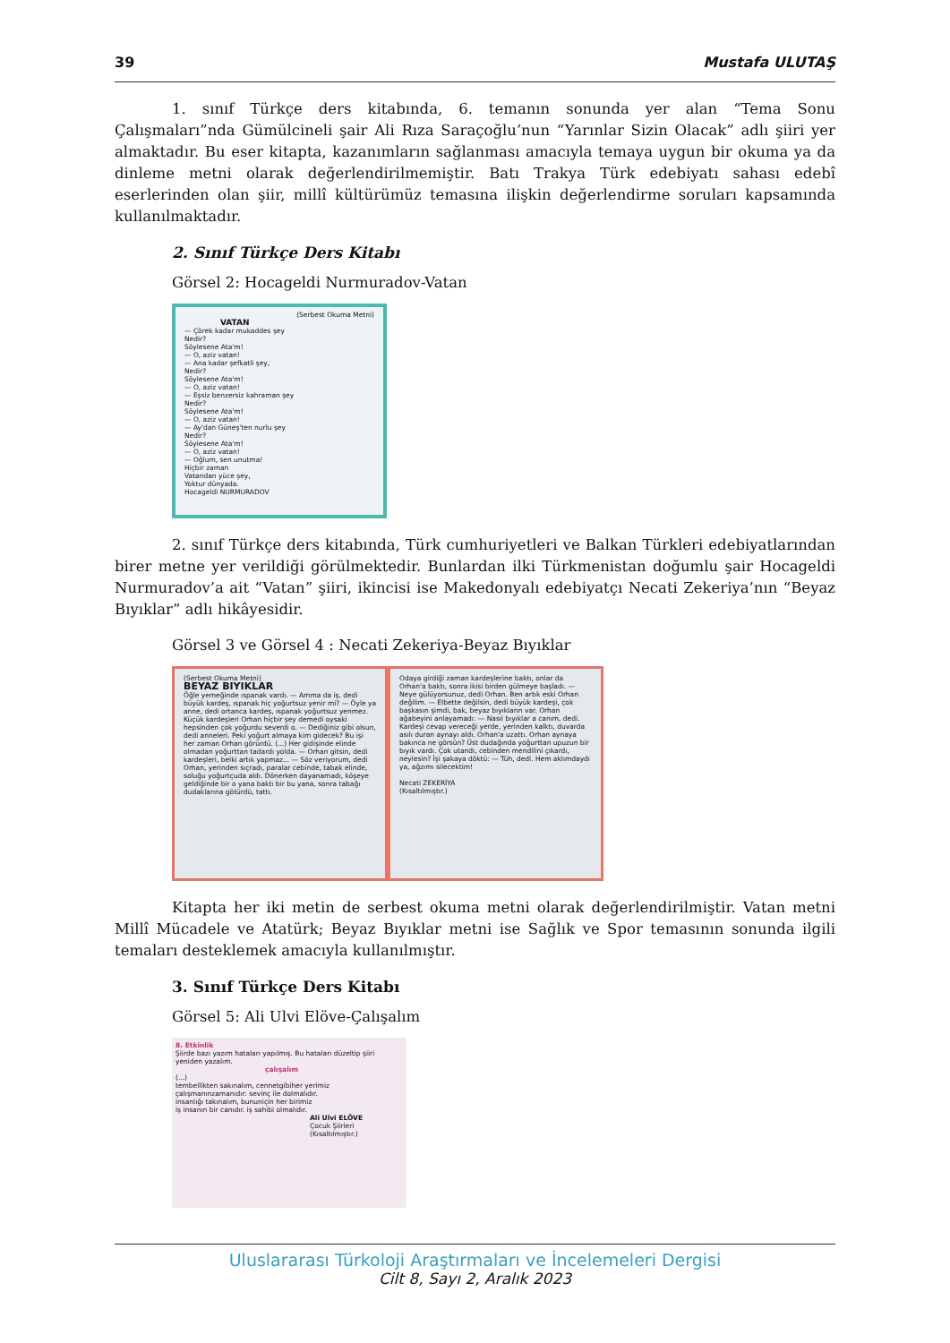39 Mustafa ULUTAŞ
1. sınıf Türkçe ders kitabında, 6. temanın sonunda yer alan “Tema Sonu Çalışmaları”nda Gümülcineli şair Ali Rıza Saraçoğlu’nun “Yarınlar Sizin Olacak” adlı şiiri yer almaktadır. Bu eser kitapta, kazanımların sağlanması amacıyla temaya uygun bir okuma ya da dinleme metni olarak değerlendirilmemiştir. Batı Trakya Türk edebiyatı sahası edebî eserlerinden olan şiir, millî kültürümüz temasına ilişkin değerlendirme soruları kapsamında kullanılmaktadır.
2. Sınıf Türkçe Ders Kitabı
Görsel 2: Hocageldi Nurmuradov-Vatan
(Serbest Okuma Metni)
VATAN
— Çörek kadar mukaddes şey
Nedir?
Söylesene Ata'm!
— O, aziz vatan!
— Ana kadar şefkatli şey,
Nedir?
Söylesene Ata'm!
— O, aziz vatan!
— Eşsiz benzersiz kahraman şey
Nedir?
Söylesene Ata'm!
— O, aziz vatan!
— Ay'dan Güneş'ten nurlu şey
Nedir?
Söylesene Ata'm!
— O, aziz vatan!
— Oğlum, sen unutma!
Hiçbir zaman
Vatandan yüce şey,
Yoktur dünyada.
Hocageldi NURMURADOV
2. sınıf Türkçe ders kitabında, Türk cumhuriyetleri ve Balkan Türkleri edebiyatlarından birer metne yer verildiği görülmektedir. Bunlardan ilki Türkmenistan doğumlu şair Hocageldi Nurmuradov’a ait “Vatan” şiiri, ikincisi ise Makedonyalı edebiyatçı Necati Zekeriya’nın “Beyaz Bıyıklar” adlı hikâyesidir.
Görsel 3 ve Görsel 4 : Necati Zekeriya-Beyaz Bıyıklar
(Serbest Okuma Metni)
BEYAZ BIYIKLAR
Öğle yemeğinde ıspanak vardı. — Amma da iş, dedi büyük kardeş, ıspanak hiç yoğurtsuz yenir mi? — Öyle ya anne, dedi ortanca kardeş, ıspanak yoğurtsuz yenmez. Küçük kardeşleri Orhan hiçbir şey demedi oysaki hepsinden çok yoğurdu severdi o. — Dediğiniz gibi olsun, dedi anneleri. Peki yoğurt almaya kim gidecek? Bu işi her zaman Orhan görürdü. (...) Her gidişinde elinde olmadan yoğurttan tadardı yolda. — Orhan gitsin, dedi kardeşleri, belki artık yapmaz... — Söz veriyorum, dedi Orhan, yerinden sıçradı, paralar cebinde, tabak elinde, soluğu yoğurtçuda aldı. Dönerken dayanamadı, köşeye geldiğinde bir o yana baktı bir bu yana, sonra tabağı dudaklarına götürdü, tattı.
Odaya girdiği zaman kardeşlerine baktı, onlar da Orhan'a baktı, sonra ikisi birden gülmeye başladı. — Neye gülüyorsunuz, dedi Orhan. Ben artık eski Orhan değilim. — Elbette değilsin, dedi büyük kardeşi, çok başkasın şimdi, bak, beyaz bıyıkların var. Orhan ağabeyini anlayamadı: — Nasıl bıyıklar a canım, dedi. Kardeşi cevap vereceği yerde, yerinden kalktı, duvarda asılı duran aynayı aldı. Orhan'a uzattı. Orhan aynaya bakınca ne görsün? Üst dudağında yoğurttan upuzun bir bıyık vardı. Çok utandı, cebinden mendilini çıkardı, neylesin? İşi şakaya döktü: — Tüh, dedi. Hem aklımdaydı ya, ağzımı silecektim!
Necati ZEKERİYA
(Kısaltılmıştır.)
Kitapta her iki metin de serbest okuma metni olarak değerlendirilmiştir. Vatan metni Millî Mücadele ve Atatürk; Beyaz Bıyıklar metni ise Sağlık ve Spor temasının sonunda ilgili temaları desteklemek amacıyla kullanılmıştır.
3. Sınıf Türkçe Ders Kitabı
Görsel 5: Ali Ulvi Elöve-Çalışalım
8. Etkinlik
Şiirde bazı yazım hataları yapılmış. Bu hataları düzeltip şiiri yeniden yazalım.
çalışalım
(...)
tembellikten sakınalım, cennetgibiher yerimiz
çalışmanınzamanıdır: sevinç ile dolmalıdır.
insanlığı takınalım, bununiçin her birimiz
iş insanın bir canıdır. iş sahibi olmalıdır.
Ali Ulvi ELÖVE
Çocuk Şiirleri
(Kısaltılmıştır.)
Uluslararası Türkoloji Araştırmaları ve İncelemeleri Dergisi
Cilt 8, Sayı 2, Aralık 2023